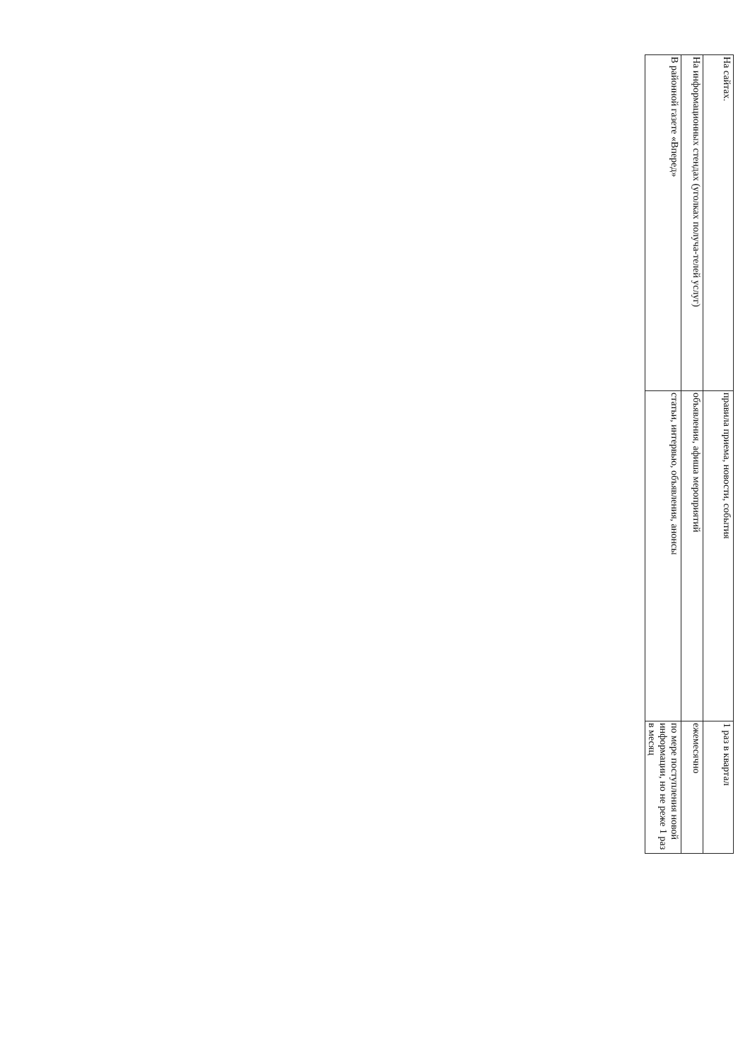| На сайтах. | правила приема, новости, события | 1 раз в квартал |
| На информационных стендах (уголках получа-телей услуг) | объявления, афиша мероприятий | ежемесячно |
| В районной газете «Вперед» | статьи, интервью, объявления, анонсы | по мере поступления новой информации, но не реже 1 раз в месяц |